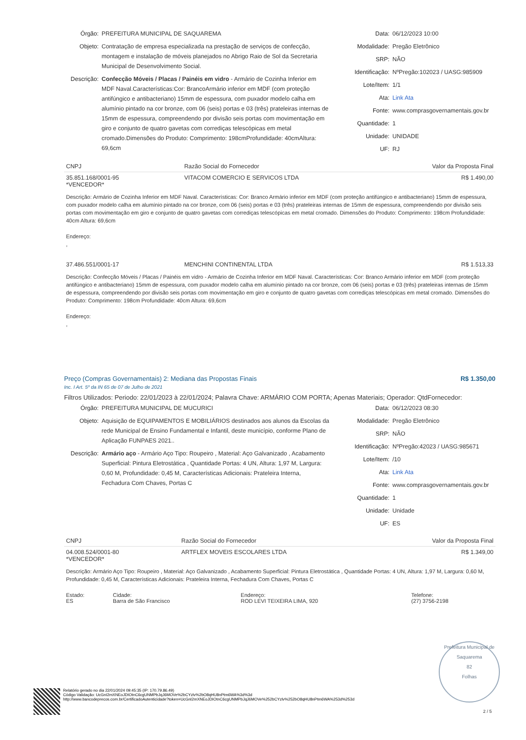Órgão: PREFEITURA MUNICIPAL DE SAQUAREMA
Objeto: Contratação de empresa especializada na prestação de serviços de confecção, montagem e instalação de móveis planejados no Abrigo Raio de Sol da Secretaria Municipal de Desenvolvimento Social.
Descrição: Confecção Móveis / Placas / Painéis em vidro - Armário de Cozinha Inferior em MDF Naval.Características:Cor: BrancoArmário inferior em MDF (com proteção antifúngico e antibacteriano) 15mm de espessura, com puxador modelo calha em alumínio pintado na cor bronze, com 06 (seis) portas e 03 (três) prateleiras internas de 15mm de espessura, compreendendo por divisão seis portas com movimentação em giro e conjunto de quatro gavetas com corrediças telescópicas em metal cromado.Dimensões do Produto: Comprimento: 198cmProfundidade: 40cmAltura: 69,6cm
Data: 06/12/2023 10:00
Modalidade: Pregão Eletrônico
SRP: NÃO
Identificação: NºPregão:102023 / UASG:985909
Lote/Item: 1/1
Ata: Link Ata
Fonte: www.comprasgovernamentais.gov.br
Quantidade: 1
Unidade: UNIDADE
UF: RJ
| CNPJ | Razão Social do Fornecedor | Valor da Proposta Final |
| --- | --- | --- |
| 35.851.168/0001-95 *VENCEDOR* | VITACOM COMERCIO E SERVICOS LTDA | R$ 1.490,00 |
| Descrição: Armário de Cozinha Inferior em MDF Naval. Características: Cor: Branco Armário inferior em MDF (com proteção antifúngico e antibacteriano) 15mm de espessura, com puxador modelo calha em alumínio pintado na cor bronze, com 06 (seis) portas e 03 (três) prateleiras internas de 15mm de espessura, compreendendo por divisão seis portas com movimentação em giro e conjunto de quatro gavetas com corrediças telescópicas em metal cromado. Dimensões do Produto: Comprimento: 198cm Profundidade: 40cm Altura: 69,6cm Endereço: , | | |
| 37.486.551/0001-17 | MENCHINI CONTINENTAL LTDA | R$ 1.513,33 |
| Descrição: Confecção Móveis / Placas / Painéis em vidro - Armário de Cozinha Inferior em MDF Naval. Características: Cor: Branco Armário inferior em MDF (com proteção antifúngico e antibacteriano) 15mm de espessura, com puxador modelo calha em alumínio pintado na cor bronze, com 06 (seis) portas e 03 (três) prateleiras internas de 15mm de espessura, compreendendo por divisão seis portas com movimentação em giro e conjunto de quatro gavetas com corrediças telescópicas em metal cromado. Dimensões do Produto: Comprimento: 198cm Profundidade: 40cm Altura: 69,6cm Endereço: , | | |
Preço (Compras Governamentais) 2: Mediana das Propostas Finais R$ 1.350,00
Inc. I Art. 5º da IN 65 de 07 de Julho de 2021
Filtros Utilizados: Periodo: 22/01/2023 à 22/01/2024; Palavra Chave: ARMÁRIO COM PORTA; Apenas Materiais; Operador: QtdFornecedor:
Órgão: PREFEITURA MUNICIPAL DE MUCURICI
Objeto: Aquisição de EQUIPAMENTOS E MOBILIÁRIOS destinados aos alunos da Escolas da rede Municipal de Ensino Fundamental e Infantil, deste município, conforme Plano de Aplicação FUNPAES 2021..
Descrição: Armário aço - Armário Aço Tipo: Roupeiro , Material: Aço Galvanizado , Acabamento Superficial: Pintura Eletrostática , Quantidade Portas: 4 UN, Altura: 1,97 M, Largura: 0,60 M, Profundidade: 0,45 M, Características Adicionais: Prateleira Interna, Fechadura Com Chaves, Portas C
Data: 06/12/2023 08:30
Modalidade: Pregão Eletrônico
SRP: NÃO
Identificação: NºPregão:42023 / UASG:985671
Lote/Item: /10
Ata: Link Ata
Fonte: www.comprasgovernamentais.gov.br
Quantidade: 1
Unidade: Unidade
UF: ES
| CNPJ | Razão Social do Fornecedor | Valor da Proposta Final |
| --- | --- | --- |
| 04.008.524/0001-80 *VENCEDOR* | ARTFLEX MOVEIS ESCOLARES LTDA | R$ 1.349,00 |
| Descrição: Armário Aço Tipo: Roupeiro , Material: Aço Galvanizado , Acabamento Superficial: Pintura Eletrostática , Quantidade Portas: 4 UN, Altura: 1,97 M, Largura: 0,60 M, Profundidade: 0,45 M, Características Adicionais: Prateleira Interna, Fechadura Com Chaves, Portas C | | |
| Estado: ES | Cidade: Barra de São Francisco | Endereço: ROD LEVI TEIXEIRA LIMA, 920 | Telefone: (27) 3756-2198 |
Relatório gerado no dia 22/01/2024 09:45:35 (IP: 170.79.86.49)
Código Validação: UcGnI2mXNEoJDIOtnC6cgUNMPbJqJ6MOVe%2bCYzlv%2bO8qHU8nPtm6WA%3d%3d
http://www.bancodeprecos.com.br/CertificadoAutenticidade?token=UcGnI2mXNEoJDIOtnC6cgUNMPbJqJ6MOVe%252bCYzlv%252bO8qHU8nPtm6WA%253d%253d
Prefeitura Municipal de Saquarema
82
Folhas
2 / 5